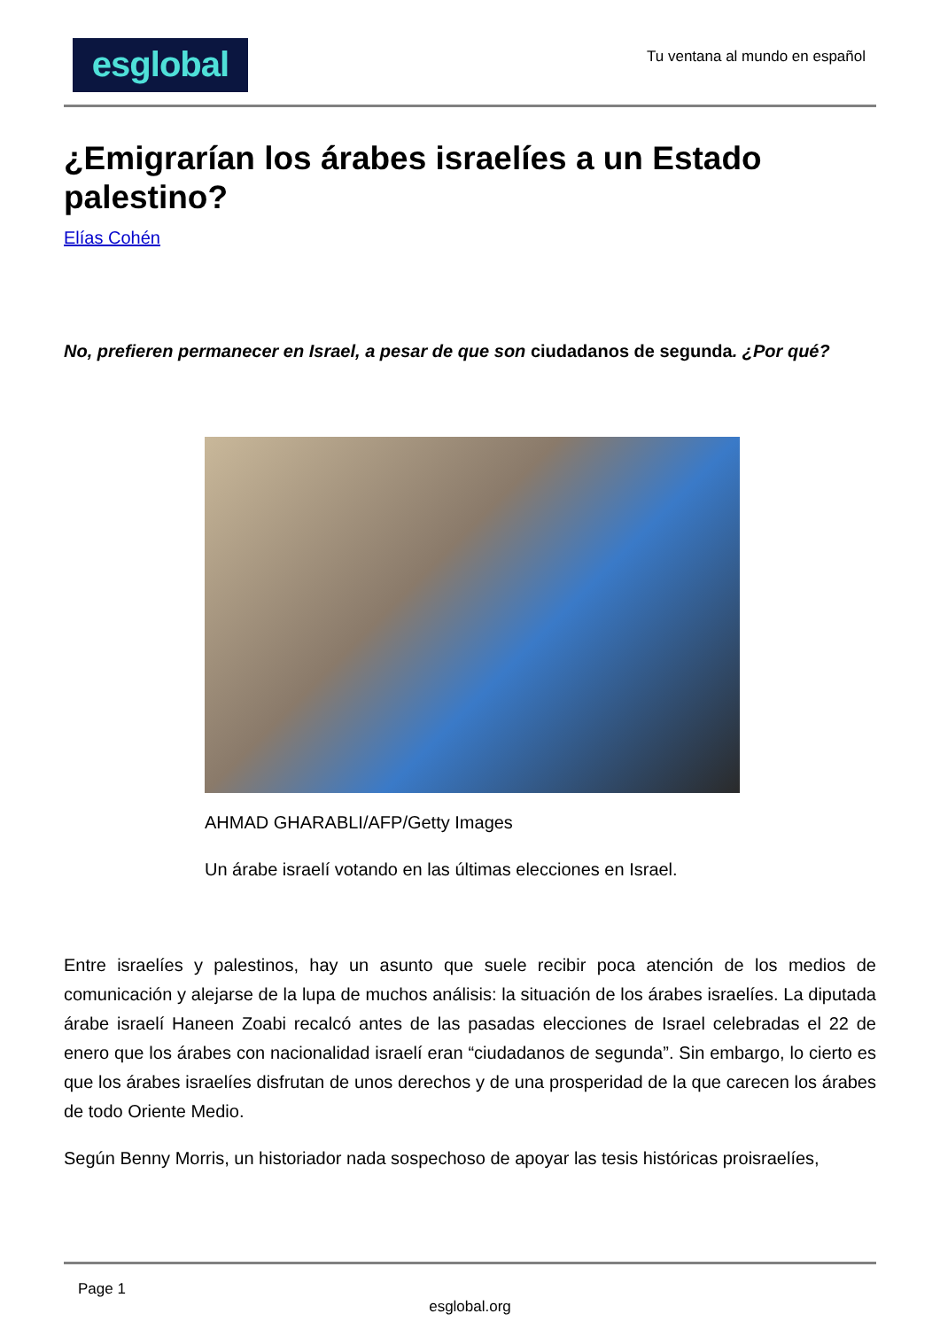esglobal
Tu ventana al mundo en español
¿Emigrarían los árabes israelíes a un Estado palestino?
Elías Cohén
No, prefieren permanecer en Israel, a pesar de que son ciudadanos de segunda. ¿Por qué?
AHMAD GHARABLI/AFP/Getty Images
Un árabe israelí votando en las últimas elecciones en Israel.
Entre israelíes y palestinos, hay un asunto que suele recibir poca atención de los medios de comunicación y alejarse de la lupa de muchos análisis: la situación de los árabes israelíes. La diputada árabe israelí Haneen Zoabi recalcó antes de las pasadas elecciones de Israel celebradas el 22 de enero que los árabes con nacionalidad israelí eran “ciudadanos de segunda”. Sin embargo, lo cierto es que los árabes israelíes disfrutan de unos derechos y de una prosperidad de la que carecen los árabes de todo Oriente Medio.
Según Benny Morris, un historiador nada sospechoso de apoyar las tesis históricas proisraelíes,
Page 1
esglobal.org